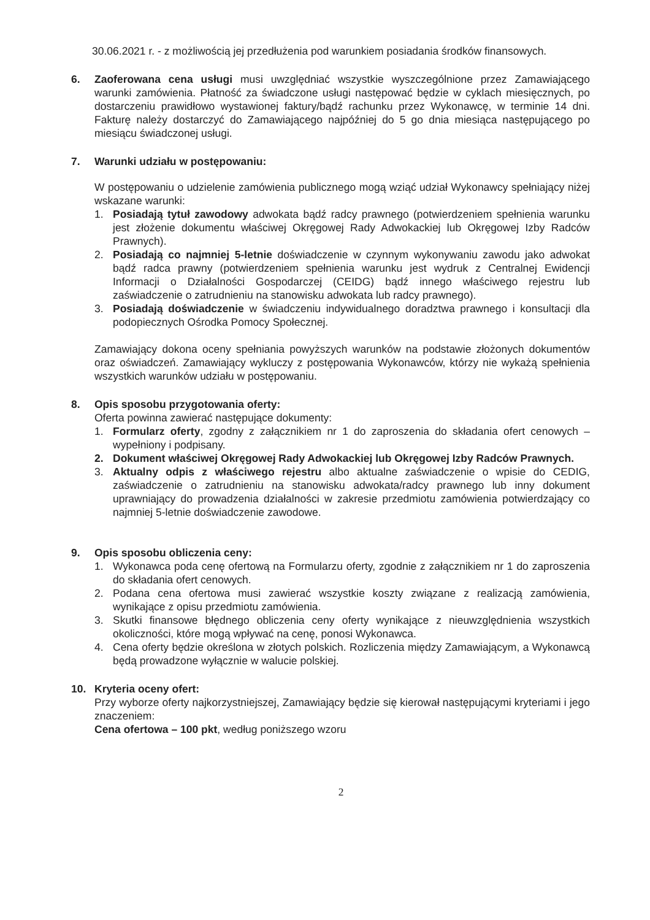30.06.2021 r. - z możliwością jej przedłużenia pod warunkiem posiadania środków finansowych.
6. Zaoferowana cena usługi musi uwzględniać wszystkie wyszczególnione przez Zamawiającego warunki zamówienia. Płatność za świadczone usługi następować będzie w cyklach miesięcznych, po dostarczeniu prawidłowo wystawionej faktury/bądź rachunku przez Wykonawcę, w terminie 14 dni. Fakturę należy dostarczyć do Zamawiającego najpóźniej do 5 go dnia miesiąca następującego po miesiącu świadczonej usługi.
7. Warunki udziału w postępowaniu:
W postępowaniu o udzielenie zamówienia publicznego mogą wziąć udział Wykonawcy spełniający niżej wskazane warunki:
1. Posiadają tytuł zawodowy adwokata bądź radcy prawnego (potwierdzeniem spełnienia warunku jest złożenie dokumentu właściwej Okręgowej Rady Adwokackiej lub Okręgowej Izby Radców Prawnych).
2. Posiadają co najmniej 5-letnie doświadczenie w czynnym wykonywaniu zawodu jako adwokat bądź radca prawny (potwierdzeniem spełnienia warunku jest wydruk z Centralnej Ewidencji Informacji o Działalności Gospodarczej (CEIDG) bądź innego właściwego rejestru lub zaświadczenie o zatrudnieniu na stanowisku adwokata lub radcy prawnego).
3. Posiadają doświadczenie w świadczeniu indywidualnego doradztwa prawnego i konsultacji dla podopiecznych Ośrodka Pomocy Społecznej.
Zamawiający dokona oceny spełniania powyższych warunków na podstawie złożonych dokumentów oraz oświadczeń. Zamawiający wykluczy z postępowania Wykonawców, którzy nie wykażą spełnienia wszystkich warunków udziału w postępowaniu.
8. Opis sposobu przygotowania oferty:
Oferta powinna zawierać następujące dokumenty:
1. Formularz oferty, zgodny z załącznikiem nr 1 do zaproszenia do składania ofert cenowych – wypełniony i podpisany.
2. Dokument właściwej Okręgowej Rady Adwokackiej lub Okręgowej Izby Radców Prawnych.
3. Aktualny odpis z właściwego rejestru albo aktualne zaświadczenie o wpisie do CEDIG, zaświadczenie o zatrudnieniu na stanowisku adwokata/radcy prawnego lub inny dokument uprawniający do prowadzenia działalności w zakresie przedmiotu zamówienia potwierdzający co najmniej 5-letnie doświadczenie zawodowe.
9. Opis sposobu obliczenia ceny:
1. Wykonawca poda cenę ofertową na Formularzu oferty, zgodnie z załącznikiem nr 1 do zaproszenia do składania ofert cenowych.
2. Podana cena ofertowa musi zawierać wszystkie koszty związane z realizacją zamówienia, wynikające z opisu przedmiotu zamówienia.
3. Skutki finansowe błędnego obliczenia ceny oferty wynikające z nieuwzględnienia wszystkich okoliczności, które mogą wpływać na cenę, ponosi Wykonawca.
4. Cena oferty będzie określona w złotych polskich. Rozliczenia między Zamawiającym, a Wykonawcą będą prowadzone wyłącznie w walucie polskiej.
10. Kryteria oceny ofert:
Przy wyborze oferty najkorzystniejszej, Zamawiający będzie się kierował następującymi kryteriami i jego znaczeniem:
Cena ofertowa – 100 pkt, według poniższego wzoru
2